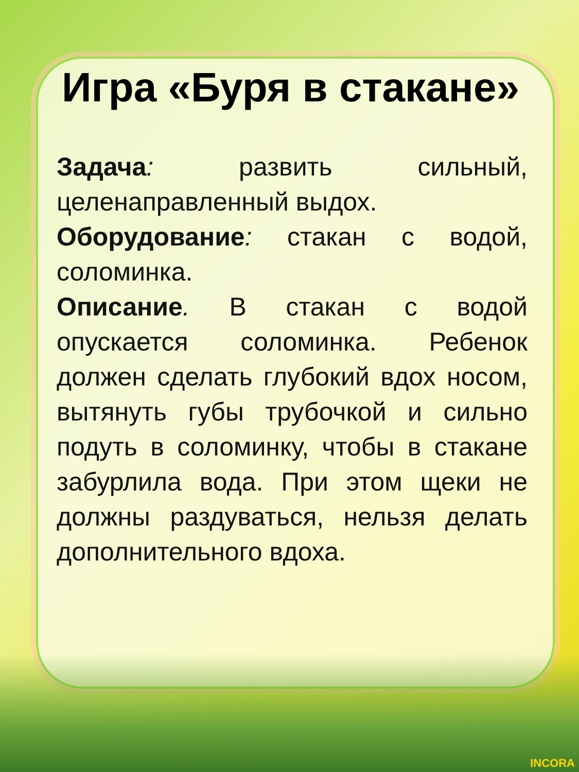Игра «Буря в стакане»
Задача: развить сильный, целенаправленный выдох.
Оборудование: стакан с водой, соломинка.
Описание. В стакан с водой опускается соломинка. Ребенок должен сделать глубокий вдох носом, вытянуть губы трубочкой и сильно подуть в соломинку, чтобы в стакане забурлила вода. При этом щеки не должны раздуваться, нельзя делать дополнительного вдоха.
INCORA